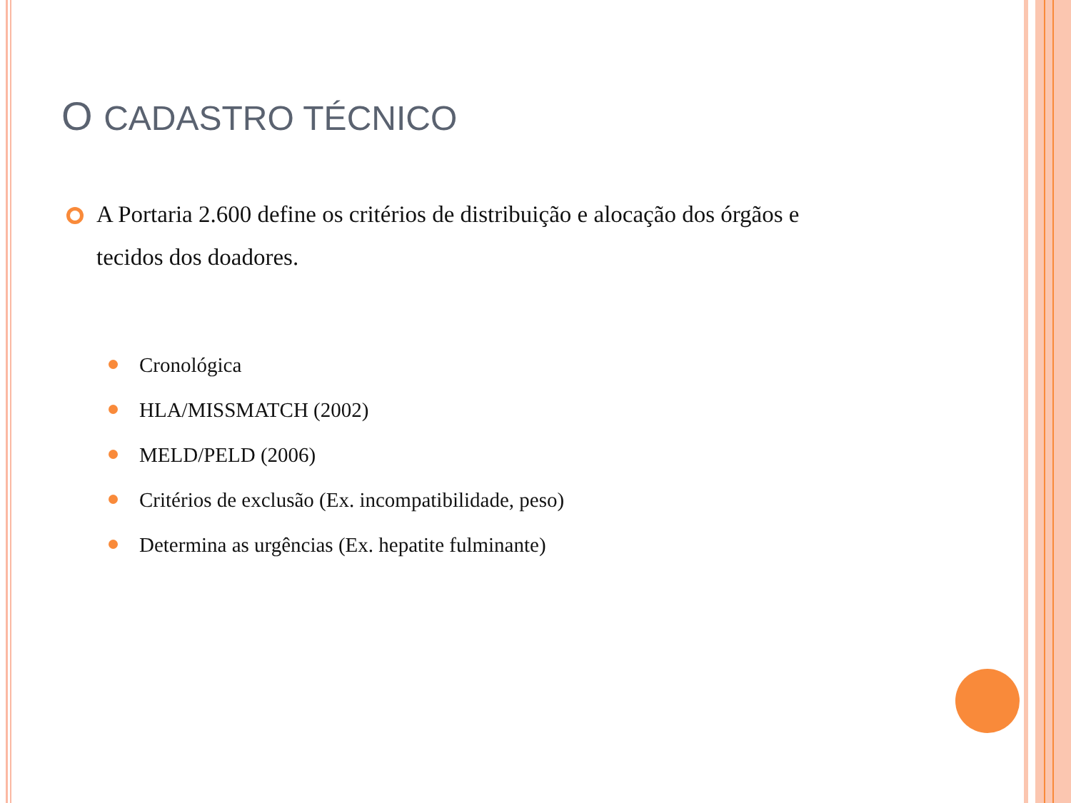O CADASTRO TÉCNICO
A Portaria 2.600 define os critérios de distribuição e alocação dos órgãos e tecidos dos doadores.
Cronológica
HLA/MISSMATCH (2002)
MELD/PELD (2006)
Critérios de exclusão (Ex. incompatibilidade, peso)
Determina as urgências (Ex. hepatite fulminante)